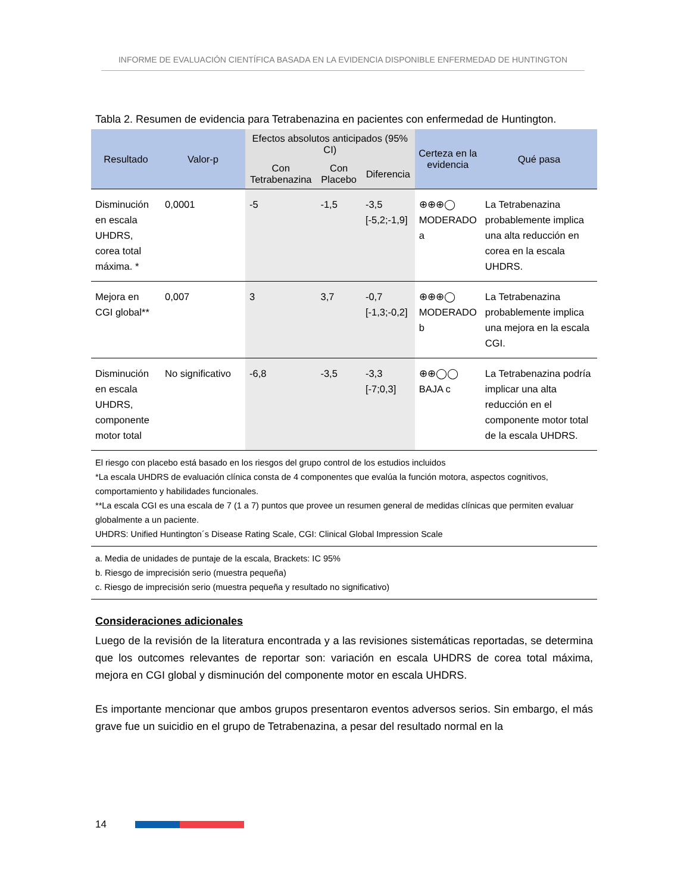INFORME DE EVALUACIÓN CIENTÍFICA BASADA EN LA EVIDENCIA DISPONIBLE ENFERMEDAD DE HUNTINGTON
Tabla 2. Resumen de evidencia para Tetrabenazina en pacientes con enfermedad de Huntington.
| Resultado | Valor-p | Efectos absolutos anticipados (95% CI) | | | Certeza en la evidencia | Qué pasa |
| --- | --- | --- | --- | --- | --- | --- |
| | | Con Tetrabenazina | Con Placebo | Diferencia | | |
| Disminución en escala UHDRS, corea total máxima. * | 0,0001 | -5 | -1,5 | -3,5 [-5,2;-1,9] | ⊕⊕⊕◯ MODERADO a | La Tetrabenazina probablemente implica una alta reducción en corea en la escala UHDRS. |
| Mejora en CGI global** | 0,007 | 3 | 3,7 | -0,7 [-1,3;-0,2] | ⊕⊕⊕◯ MODERADO b | La Tetrabenazina probablemente implica una mejora en la escala CGI. |
| Disminución en escala UHDRS, componente motor total | No significativo | -6,8 | -3,5 | -3,3 [-7;0,3] | ⊕⊕◯◯ BAJA c | La Tetrabenazina podría implicar una alta reducción en el componente motor total de la escala UHDRS. |
El riesgo con placebo está basado en los riesgos del grupo control de los estudios incluidos
*La escala UHDRS de evaluación clínica consta de 4 componentes que evalúa la función motora, aspectos cognitivos, comportamiento y habilidades funcionales.
**La escala CGI es una escala de 7 (1 a 7) puntos que provee un resumen general de medidas clínicas que permiten evaluar globalmente a un paciente.
UHDRS: Unified Huntington´s Disease Rating Scale, CGI: Clinical Global Impression Scale
a. Media de unidades de puntaje de la escala, Brackets: IC 95%
b. Riesgo de imprecisión serio (muestra pequeña)
c. Riesgo de imprecisión serio (muestra pequeña y resultado no significativo)
Consideraciones adicionales
Luego de la revisión de la literatura encontrada y a las revisiones sistemáticas reportadas, se determina que los outcomes relevantes de reportar son: variación en escala UHDRS de corea total máxima, mejora en CGI global y disminución del componente motor en escala UHDRS.
Es importante mencionar que ambos grupos presentaron eventos adversos serios. Sin embargo, el más grave fue un suicidio en el grupo de Tetrabenazina, a pesar del resultado normal en la
14